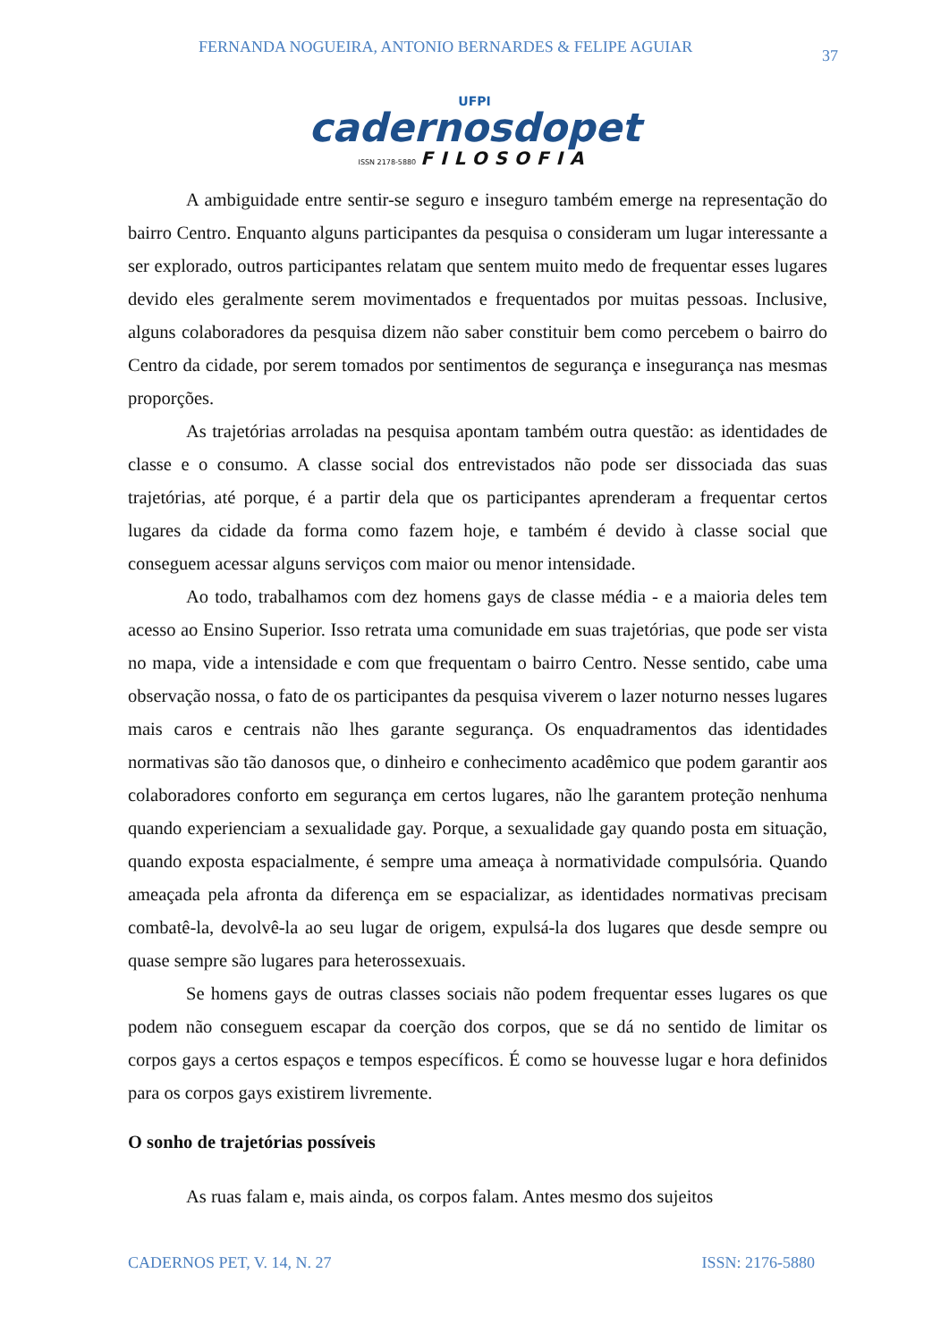FERNANDA NOGUEIRA, ANTONIO BERNARDES & FELIPE AGUIAR 37
UFPI
cadernosdopet
ISSN 2178-5880 FILOSOFIA
A ambiguidade entre sentir-se seguro e inseguro também emerge na representação do bairro Centro. Enquanto alguns participantes da pesquisa o consideram um lugar interessante a ser explorado, outros participantes relatam que sentem muito medo de frequentar esses lugares devido eles geralmente serem movimentados e frequentados por muitas pessoas. Inclusive, alguns colaboradores da pesquisa dizem não saber constituir bem como percebem o bairro do Centro da cidade, por serem tomados por sentimentos de segurança e insegurança nas mesmas proporções.
As trajetórias arroladas na pesquisa apontam também outra questão: as identidades de classe e o consumo. A classe social dos entrevistados não pode ser dissociada das suas trajetórias, até porque, é a partir dela que os participantes aprenderam a frequentar certos lugares da cidade da forma como fazem hoje, e também é devido à classe social que conseguem acessar alguns serviços com maior ou menor intensidade.
Ao todo, trabalhamos com dez homens gays de classe média - e a maioria deles tem acesso ao Ensino Superior. Isso retrata uma comunidade em suas trajetórias, que pode ser vista no mapa, vide a intensidade e com que frequentam o bairro Centro. Nesse sentido, cabe uma observação nossa, o fato de os participantes da pesquisa viverem o lazer noturno nesses lugares mais caros e centrais não lhes garante segurança. Os enquadramentos das identidades normativas são tão danosos que, o dinheiro e conhecimento acadêmico que podem garantir aos colaboradores conforto em segurança em certos lugares, não lhe garantem proteção nenhuma quando experienciam a sexualidade gay. Porque, a sexualidade gay quando posta em situação, quando exposta espacialmente, é sempre uma ameaça à normatividade compulsória. Quando ameaçada pela afronta da diferença em se espacializar, as identidades normativas precisam combatê-la, devolvê-la ao seu lugar de origem, expulsá-la dos lugares que desde sempre ou quase sempre são lugares para heterossexuais.
Se homens gays de outras classes sociais não podem frequentar esses lugares os que podem não conseguem escapar da coerção dos corpos, que se dá no sentido de limitar os corpos gays a certos espaços e tempos específicos. É como se houvesse lugar e hora definidos para os corpos gays existirem livremente.
O sonho de trajetórias possíveis
As ruas falam e, mais ainda, os corpos falam. Antes mesmo dos sujeitos
CADERNOS PET, V. 14, N. 27 ISSN: 2176-5880